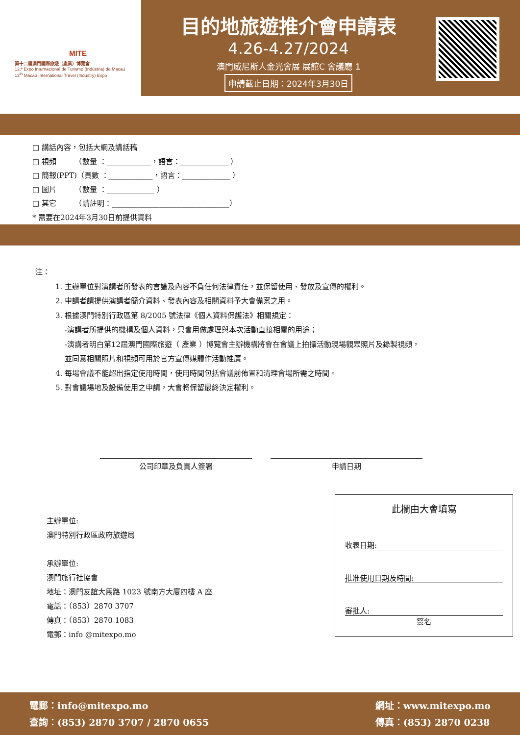MITE
第十二屆澳門國際旅遊（產業）博覽會
12.ª Expo Internacional de Turismo (Indústria) de Macau
12<sup>th</sup> Macao International Travel (Industry) Expo
目的地旅遊推介會申請表
4.26-4.27/2024
澳門威尼斯人金光會展 展館C 會議廳 1
申請截止日期：2024年3月30日
□ 講話內容，包括大綱及講話稿
□ 視頻　　　（數量 ：____________，語言：_____________ ）
□ 簡報(PPT)（頁數 ：____________，語言：_____________ ）
□ 圖片　　　（數量 ：_____________ ）
□ 其它　　　（請註明：________________________________）
* 需要在2024年3月30日前提供資料
注：
1. 主辦單位對演講者所發表的言論及內容不負任何法律責任，並保留使用、發放及宣傳的權利。
2. 申請者請提供演講者簡介資料、發表內容及相關資料予大會備案之用。
3. 根據澳門特別行政區第 8/2005 號法律《個人資料保護法》相關規定：
-演講者所提供的機構及個人資料，只會用做處理與本次活動直接相關的用途；
-演講者明白第12屆澳門國際旅遊（ 產業 ）博覽會主辦機構將會在會議上拍攝活動現場觀眾照片及錄製視頻，
並同意相關照片和視頻可用於官方宣傳媒體作活動推廣。
4. 每場會議不能超出指定使用時間，使用時間包括會議前佈置和清理會場所需之時間。
5. 對會議場地及設備使用之申請，大會將保留最終決定權利。
公司印章及負責人簽署 申請日期
主辦單位:
澳門特別行政區政府旅遊局
承辦單位:
澳門旅行社協會
地址：澳門友誼大馬路 1023 號南方大廈四樓 A 座
電話：（853）2870 3707
傳真：（853）2870 1083
電郵：info @mitexpo.mo
此欄由大會填寫
收表日期:
批准使用日期及時間:
審批人:
簽名
電郵：info@mitexpo.mo
查詢：(853) 2870 3707 / 2870 0655
網址：www.mitexpo.mo
傳真：(853) 2870 0238